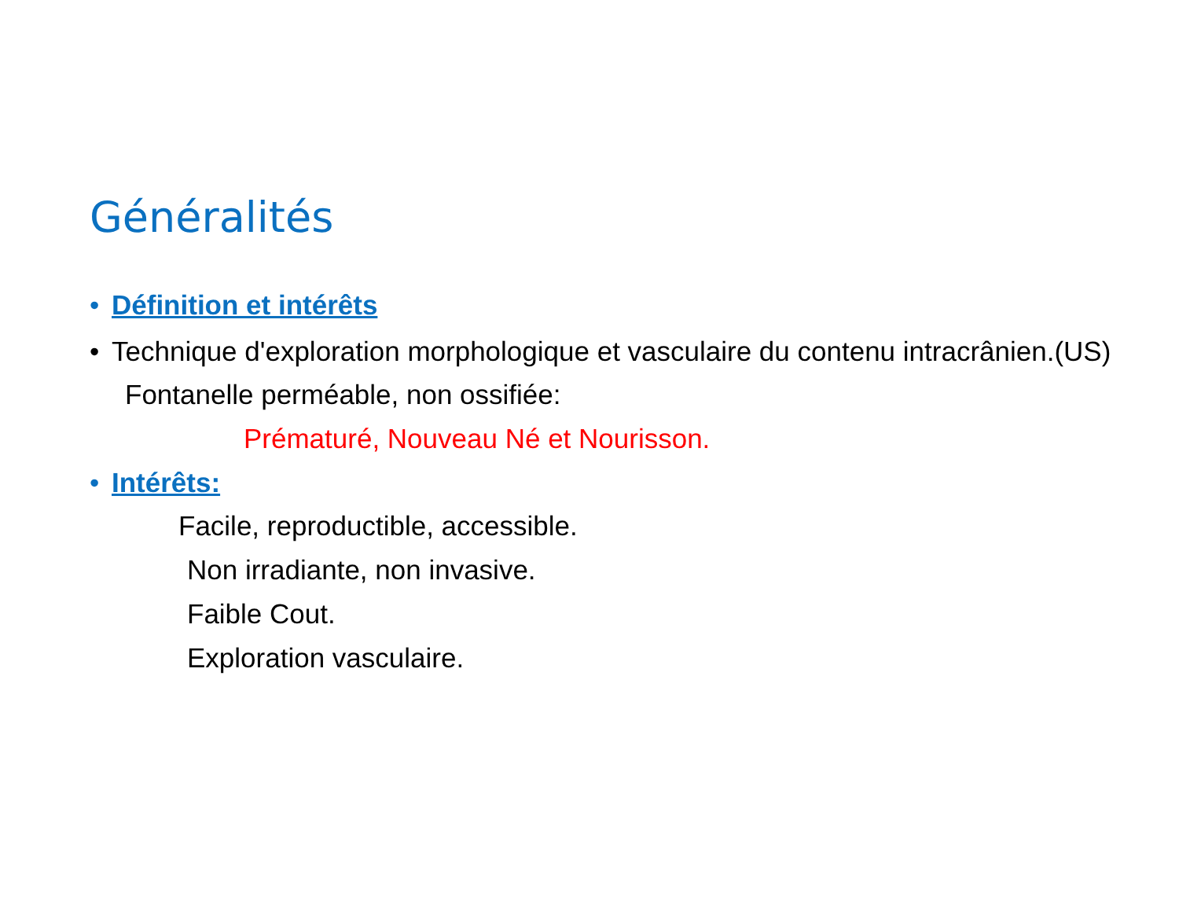Généralités
• Définition et intérêts
• Technique d'exploration morphologique et vasculaire du contenu intracrânien.(US)
Fontanelle perméable, non ossifiée:
Prématuré, Nouveau Né et Nourisson.
• Intérêts:
Facile, reproductible, accessible.
Non irradiante, non invasive.
Faible Cout.
Exploration vasculaire.